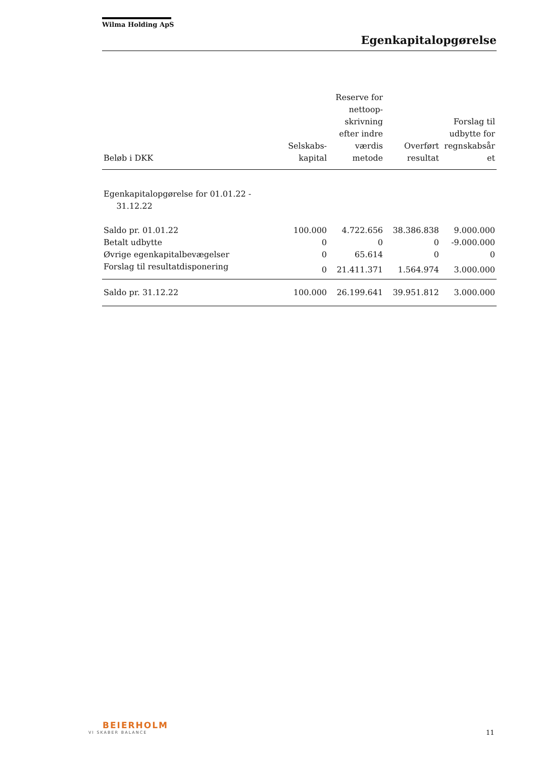Wilma Holding ApS
Egenkapitalopgørelse
| Beløb i DKK | Selskabs- kapital | Reserve for nettoop- skrivning efter indre værdis metode | Overført resultat | Forslag til udbytte for regnskabsår et |
| --- | --- | --- | --- | --- |
| Egenkapitalopgørelse for 01.01.22 - 31.12.22 | | | | |
| Saldo pr. 01.01.22 | 100.000 | 4.722.656 | 38.386.838 | 9.000.000 |
| Betalt udbytte | 0 | 0 | 0 | -9.000.000 |
| Øvrige egenkapitalbevægelser | 0 | 65.614 | 0 | 0 |
| Forslag til resultatdisponering | 0 | 21.411.371 | 1.564.974 | 3.000.000 |
| Saldo pr. 31.12.22 | 100.000 | 26.199.641 | 39.951.812 | 3.000.000 |
BEIERHOLM
VI SKABER BALANCE
11